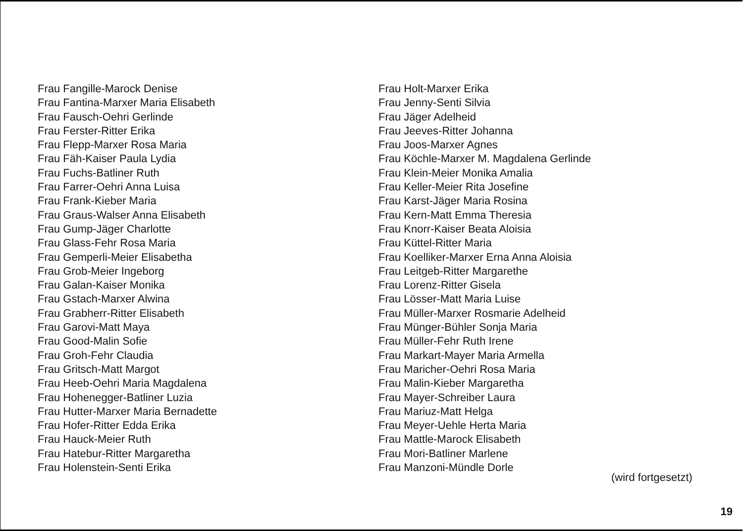Frau Fangille-Marock Denise
Frau Fantina-Marxer Maria Elisabeth
Frau Fausch-Oehri Gerlinde
Frau Ferster-Ritter Erika
Frau Flepp-Marxer Rosa Maria
Frau Fäh-Kaiser Paula Lydia
Frau Fuchs-Batliner Ruth
Frau Farrer-Oehri Anna Luisa
Frau Frank-Kieber Maria
Frau Graus-Walser Anna Elisabeth
Frau Gump-Jäger Charlotte
Frau Glass-Fehr Rosa Maria
Frau Gemperli-Meier Elisabetha
Frau Grob-Meier Ingeborg
Frau Galan-Kaiser Monika
Frau Gstach-Marxer Alwina
Frau Grabherr-Ritter Elisabeth
Frau Garovi-Matt Maya
Frau Good-Malin Sofie
Frau Groh-Fehr Claudia
Frau Gritsch-Matt Margot
Frau Heeb-Oehri Maria Magdalena
Frau Hohenegger-Batliner Luzia
Frau Hutter-Marxer Maria Bernadette
Frau Hofer-Ritter Edda Erika
Frau Hauck-Meier Ruth
Frau Hatebur-Ritter Margaretha
Frau Holenstein-Senti Erika
Frau Holt-Marxer Erika
Frau Jenny-Senti Silvia
Frau Jäger Adelheid
Frau Jeeves-Ritter Johanna
Frau Joos-Marxer Agnes
Frau Köchle-Marxer M. Magdalena Gerlinde
Frau Klein-Meier Monika Amalia
Frau Keller-Meier Rita Josefine
Frau Karst-Jäger Maria Rosina
Frau Kern-Matt Emma Theresia
Frau Knorr-Kaiser Beata Aloisia
Frau Küttel-Ritter Maria
Frau Koelliker-Marxer Erna Anna Aloisia
Frau Leitgeb-Ritter Margarethe
Frau Lorenz-Ritter Gisela
Frau Lösser-Matt Maria Luise
Frau Müller-Marxer Rosmarie Adelheid
Frau Münger-Bühler Sonja Maria
Frau Müller-Fehr Ruth Irene
Frau Markart-Mayer Maria Armella
Frau Maricher-Oehri Rosa Maria
Frau Malin-Kieber Margaretha
Frau Mayer-Schreiber Laura
Frau Mariuz-Matt Helga
Frau Meyer-Uehle Herta Maria
Frau Mattle-Marock Elisabeth
Frau Mori-Batliner Marlene
Frau Manzoni-Mündle Dorle
(wird fortgesetzt)
19